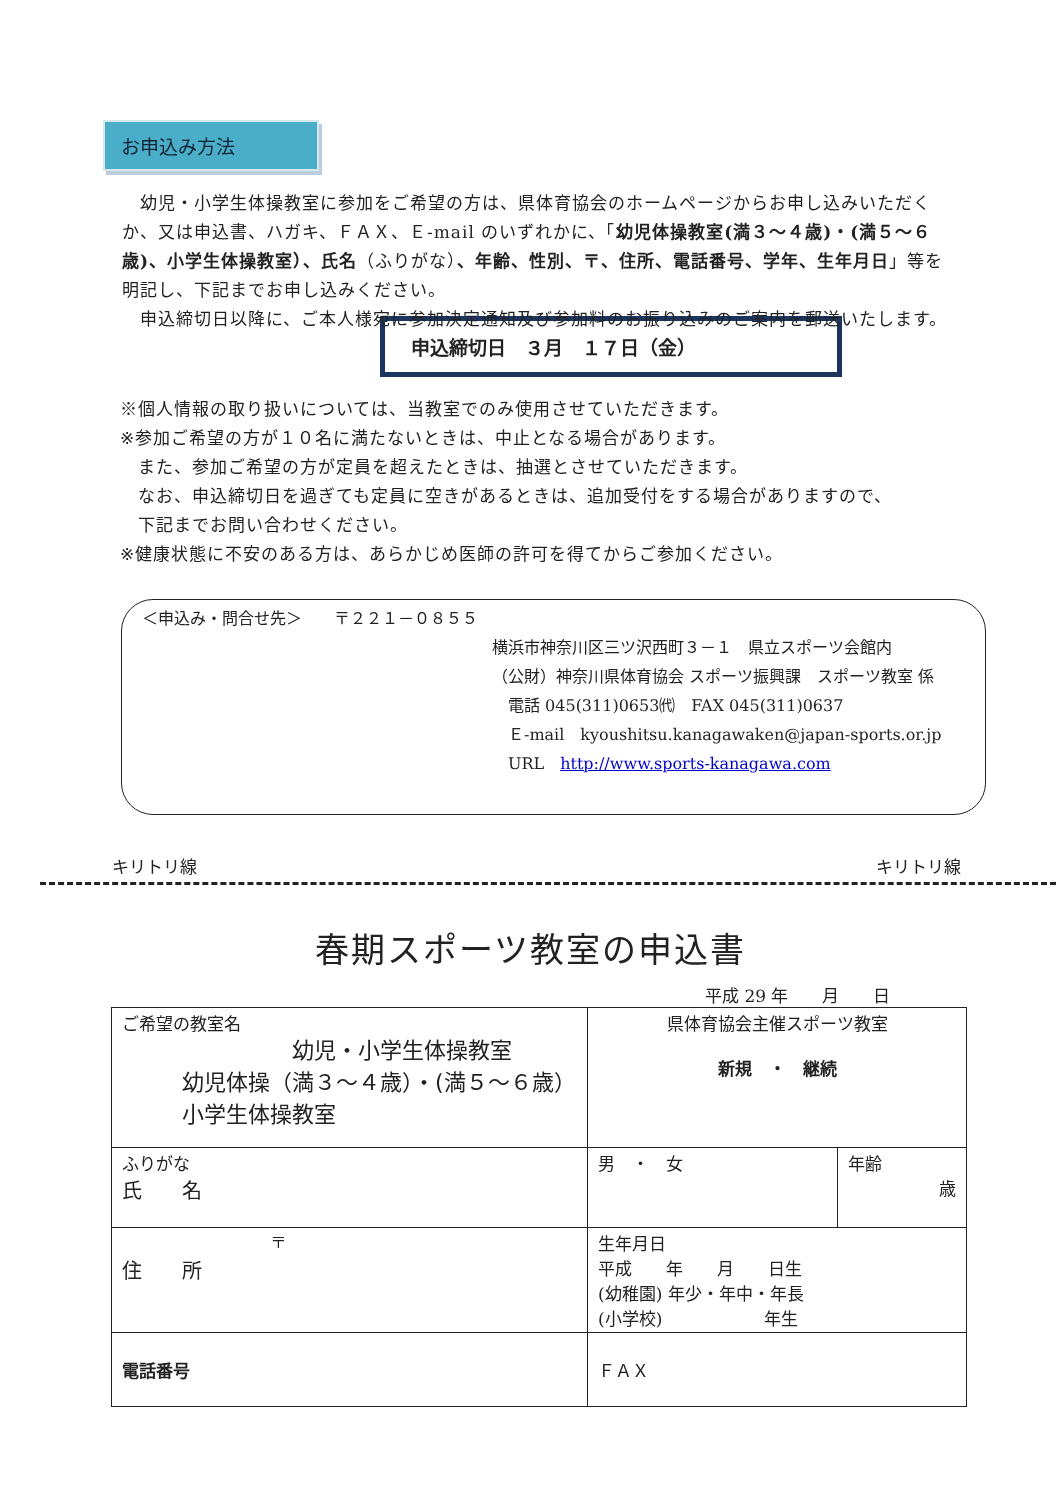お申込み方法
　幼児・小学生体操教室に参加をご希望の方は、県体育協会のホームページからお申し込みいただくか、又は申込書、ハガキ、ＦＡＸ、Ｅ-mail のいずれかに、「幼児体操教室(満３～４歳)・(満５～６歳)、小学生体操教室）、氏名（ふりがな）、年齢、性別、〒、住所、電話番号、学年、生年月日」等を明記し、下記までお申し込みください。
　申込締切日以降に、ご本人様宛に参加決定通知及び参加料のお振り込みのご案内を郵送いたします。
申込締切日　３月　１７日（金）
※個人情報の取り扱いについては、当教室でのみ使用させていただきます。
※参加ご希望の方が１０名に満たないときは、中止となる場合があります。
　また、参加ご希望の方が定員を超えたときは、抽選とさせていただきます。
　なお、申込締切日を過ぎても定員に空きがあるときは、追加受付をする場合がありますので、
　下記までお問い合わせください。
※健康状態に不安のある方は、あらかじめ医師の許可を得てからご参加ください。
＜申込み・問合せ先＞　　〒２２１－０８５５
横浜市神奈川区三ツ沢西町３－１　県立スポーツ会館内
（公財）神奈川県体育協会 スポーツ振興課　スポーツ教室 係
　電話 045(311)0653㈹　FAX 045(311)0637
　Ｅ-mail　kyoushitsu.kanagawaken@japan-sports.or.jp
　URL　http://www.sports-kanagawa.com
キリトリ線 キリトリ線
春期スポーツ教室の申込書
平成 29 年　　月　　日
| ご希望の教室名 幼児・小学生体操教室 幼児体操（満３～４歳）・(満５～６歳） 小学生体操教室 | | 県体育協会主催スポーツ教室 新規 ・ 継続 | |
| ふりがな 氏 名 | | 男 ・ 女 | 年齢 歳 |
| 〒 住 所 | | 生年月日 平成 年 月 日生 (幼稚園) 年少・年中・年長 (小学校) 年生 | |
| 電話番号 | ＦＡＸ | | |